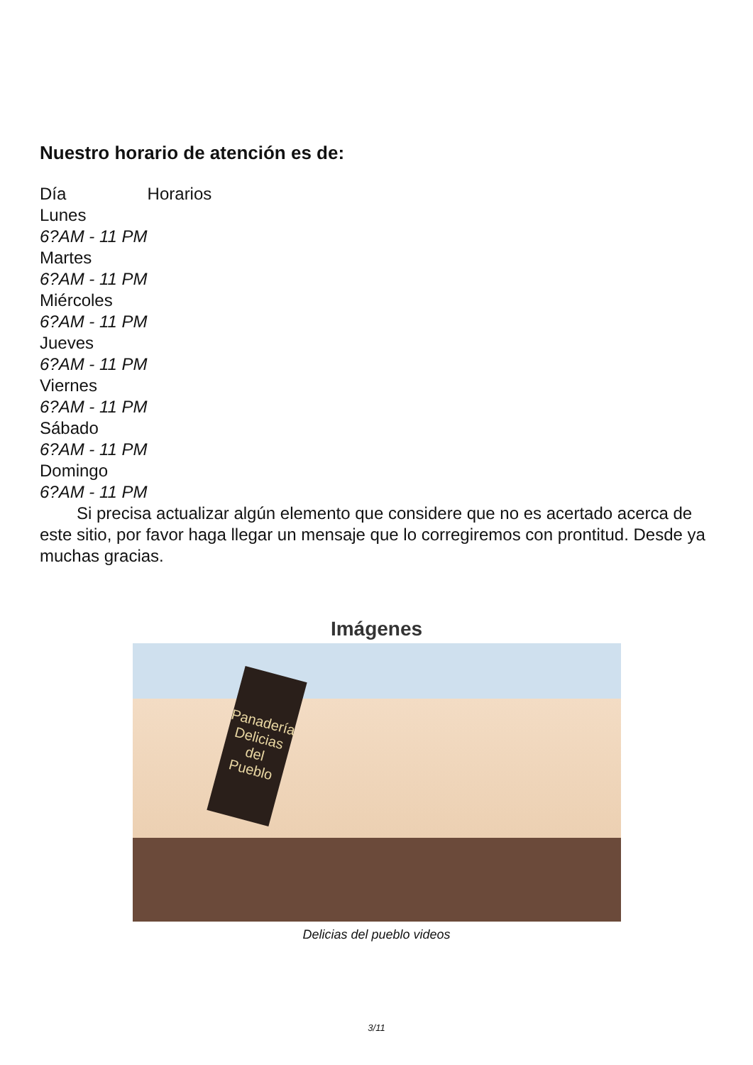Nuestro horario de atención es de:
| Día | Horarios |
| --- | --- |
| Lunes | |
| 6?AM - 11 PM | |
| Martes | |
| 6?AM - 11 PM | |
| Miércoles | |
| 6?AM - 11 PM | |
| Jueves | |
| 6?AM - 11 PM | |
| Viernes | |
| 6?AM - 11 PM | |
| Sábado | |
| 6?AM - 11 PM | |
| Domingo | |
| 6?AM - 11 PM | |
Si precisa actualizar algún elemento que considere que no es acertado acerca de este sitio, por favor haga llegar un mensaje que lo corregiremos con prontitud. Desde ya muchas gracias.
Imágenes
Panadería Delicias del Pueblo
Delicias del pueblo videos
3/11